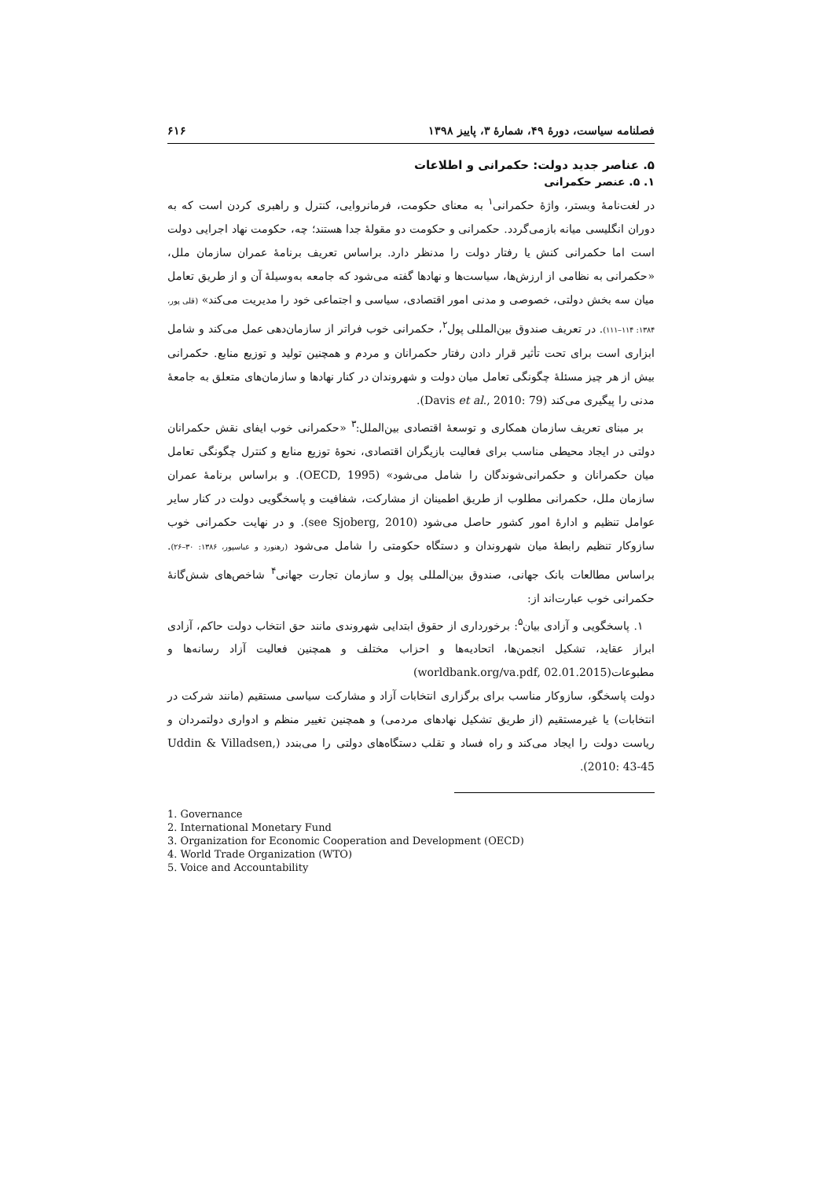فصلنامه سیاست، دورهٔ ۴۹، شمارهٔ ۳، پاییز ۱۳۹۸ ۶۱۶
۵. عناصر جدید دولت: حکمرانی و اطلاعات
۱. ۵. عنصر حکمرانی
در لغت‌نامهٔ وبستر، واژهٔ حکمرانی<sup>۱</sup> به معنای حکومت، فرمانروایی، کنترل و راهبری کردن است که به دوران انگلیسی میانه بازمی‌گردد. حکمرانی و حکومت دو مقولهٔ جدا هستند؛ چه، حکومت نهاد اجرایی دولت است اما حکمرانی کنش یا رفتار دولت را مدنظر دارد. براساس تعریف برنامهٔ عمران سازمان ملل، «حکمرانی به نظامی از ارزش‌ها، سیاست‌ها و نهادها گفته می‌شود که جامعه به‌وسیلهٔ آن و از طریق تعامل میان سه بخش دولتی، خصوصی و مدنی امور اقتصادی، سیاسی و اجتماعی خود را مدیریت می‌کند» (قلی پور، ۱۳۸۴: ۱۱۴–۱۱۱). در تعریف صندوق بین‌المللی پول<sup>۲</sup>، حکمرانی خوب فراتر از سازمان‌دهی عمل می‌کند و شامل ابزاری است برای تحت تأثیر قرار دادن رفتار حکمرانان و مردم و همچنین تولید و توزیع منابع. حکمرانی بیش از هر چیز مسئلهٔ چگونگی تعامل میان دولت و شهروندان در کنار نهادها و سازمان‌های متعلق به جامعهٔ مدنی را پیگیری می‌کند (Davis et al., 2010: 79).
بر مبنای تعریف سازمان همکاری و توسعهٔ اقتصادی بین‌الملل:<sup>۳</sup> «حکمرانی خوب ایفای نقش حکمرانان دولتی در ایجاد محیطی مناسب برای فعالیت بازیگران اقتصادی، نحوهٔ توزیع منابع و کنترل چگونگی تعامل میان حکمرانان و حکمرانی‌شوندگان را شامل می‌شود» (OECD, 1995). و براساس برنامهٔ عمران سازمان ملل، حکمرانی مطلوب از طریق اطمینان از مشارکت، شفافیت و پاسخگویی دولت در کنار سایر عوامل تنظیم و ادارهٔ امور کشور حاصل می‌شود (see Sjoberg, 2010). و در نهایت حکمرانی خوب سازوکار تنظیم رابطهٔ میان شهروندان و دستگاه حکومتی را شامل می‌شود (رهنورد و عباسپور، ۱۳۸۶: ۳۰–۲۶). براساس مطالعات بانک جهانی، صندوق بین‌المللی پول و سازمان تجارت جهانی<sup>۴</sup> شاخص‌های شش‌گانهٔ حکمرانی خوب عبارت‌اند از:
۱. پاسخگویی و آزادی بیان<sup>۵</sup>: برخورداری از حقوق ابتدایی شهروندی مانند حق انتخاب دولت حاکم، آزادی ابراز عقاید، تشکیل انجمن‌ها، اتحادیه‌ها و احزاب مختلف و همچنین فعالیت آزاد رسانه‌ها و مطبوعات(worldbank.org/va.pdf, 02.01.2015)
دولت پاسخگو، سازوکار مناسب برای برگزاری انتخابات آزاد و مشارکت سیاسی مستقیم (مانند شرکت در انتخابات) یا غیرمستقیم (از طریق تشکیل نهادهای مردمی) و همچنین تغییر منظم و ادواری دولتمردان و ریاست دولت را ایجاد می‌کند و راه فساد و تقلب دستگاه‌های دولتی را می‌بندد (Uddin & Villadsen, 2010: 43-45).
1. Governance
2. International Monetary Fund
3. Organization for Economic Cooperation and Development (OECD)
4. World Trade Organization (WTO)
5. Voice and Accountability